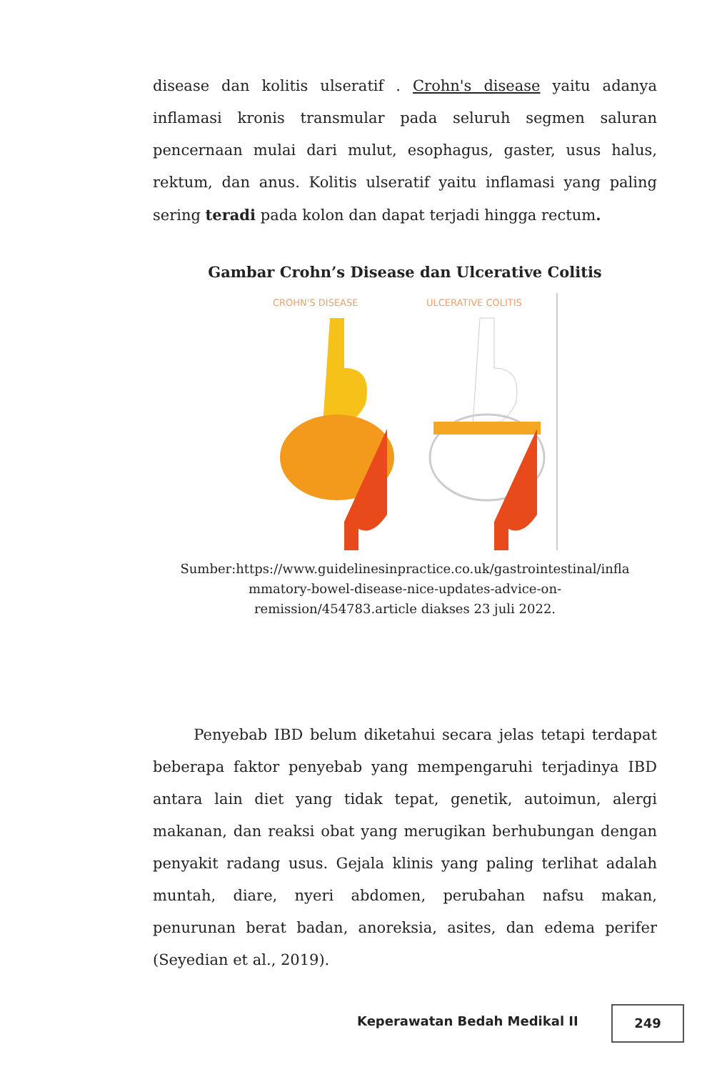disease dan kolitis ulseratif . Crohn's disease yaitu adanya inflamasi kronis transmular pada seluruh segmen saluran pencernaan mulai dari mulut, esophagus, gaster, usus halus, rektum, dan anus. Kolitis ulseratif yaitu inflamasi yang paling sering teradi pada kolon dan dapat terjadi hingga rectum.
Gambar Crohn’s Disease dan Ulcerative Colitis
CROHN'S DISEASE
ULCERATIVE COLITIS
Sumber:https://www.guidelinesinpractice.co.uk/gastrointestinal/infla mmatory-bowel-disease-nice-updates-advice-on-
remission/454783.article diakses 23 juli 2022.
Penyebab IBD belum diketahui secara jelas tetapi terdapat beberapa faktor penyebab yang mempengaruhi terjadinya IBD antara lain diet yang tidak tepat, genetik, autoimun, alergi makanan, dan reaksi obat yang merugikan berhubungan dengan penyakit radang usus. Gejala klinis yang paling terlihat adalah muntah, diare, nyeri abdomen, perubahan nafsu makan, penurunan berat badan, anoreksia, asites, dan edema perifer (Seyedian et al., 2019).
Keperawatan Bedah Medikal II
249